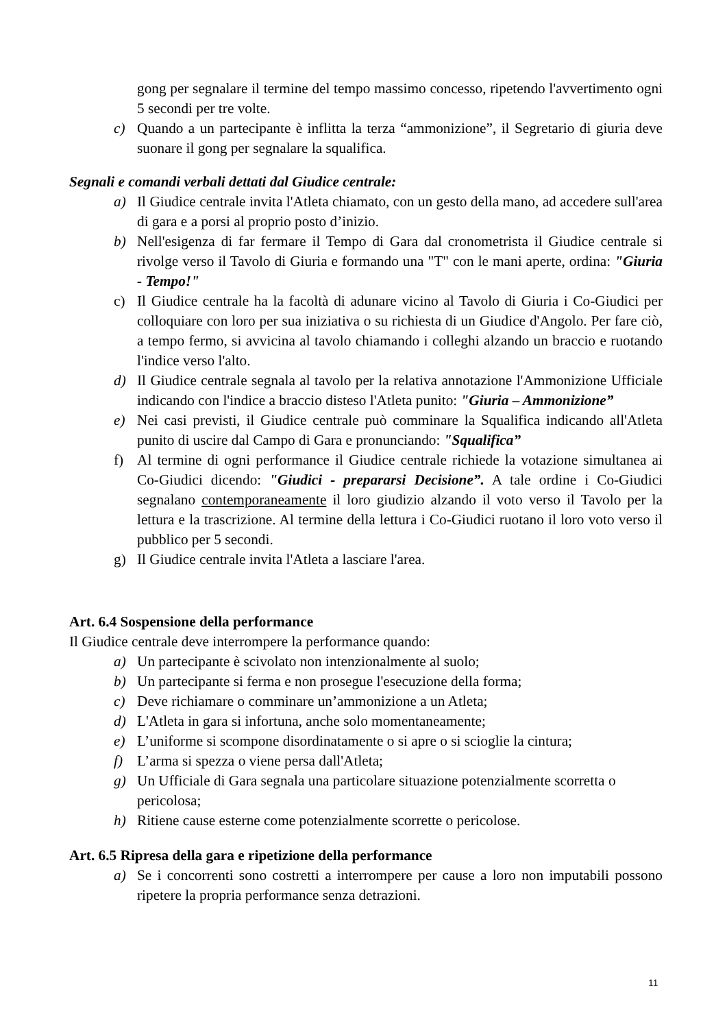gong per segnalare il termine del tempo massimo concesso, ripetendo l'avvertimento ogni 5 secondi per tre volte.
c) Quando a un partecipante è inflitta la terza “ammonizione”, il Segretario di giuria deve suonare il gong per segnalare la squalifica.
Segnali e comandi verbali dettati dal Giudice centrale:
a) Il Giudice centrale invita l'Atleta chiamato, con un gesto della mano, ad accedere sull'area di gara e a porsi al proprio posto d’inizio.
b) Nell'esigenza di far fermare il Tempo di Gara dal cronometrista il Giudice centrale si rivolge verso il Tavolo di Giuria e formando una "T" con le mani aperte, ordina: "Giuria - Tempo!"
c) Il Giudice centrale ha la facoltà di adunare vicino al Tavolo di Giuria i Co-Giudici per colloquiare con loro per sua iniziativa o su richiesta di un Giudice d'Angolo. Per fare ciò, a tempo fermo, si avvicina al tavolo chiamando i colleghi alzando un braccio e ruotando l'indice verso l'alto.
d) Il Giudice centrale segnala al tavolo per la relativa annotazione l'Ammonizione Ufficiale indicando con l'indice a braccio disteso l'Atleta punito: "Giuria – Ammonizione”
e) Nei casi previsti, il Giudice centrale può comminare la Squalifica indicando all'Atleta punito di uscire dal Campo di Gara e pronunciando: "Squalifica”
f) Al termine di ogni performance il Giudice centrale richiede la votazione simultanea ai Co-Giudici dicendo: "Giudici - prepararsi Decisione”. A tale ordine i Co-Giudici segnalano contemporaneamente il loro giudizio alzando il voto verso il Tavolo per la lettura e la trascrizione. Al termine della lettura i Co-Giudici ruotano il loro voto verso il pubblico per 5 secondi.
g) Il Giudice centrale invita l'Atleta a lasciare l'area.
Art. 6.4 Sospensione della performance
Il Giudice centrale deve interrompere la performance quando:
a) Un partecipante è scivolato non intenzionalmente al suolo;
b) Un partecipante si ferma e non prosegue l'esecuzione della forma;
c) Deve richiamare o comminare un’ammonizione a un Atleta;
d) L'Atleta in gara si infortuna, anche solo momentaneamente;
e) L’uniforme si scompone disordinatamente o si apre o si scioglie la cintura;
f) L’arma si spezza o viene persa dall'Atleta;
g) Un Ufficiale di Gara segnala una particolare situazione potenzialmente scorretta o pericolosa;
h) Ritiene cause esterne come potenzialmente scorrette o pericolose.
Art. 6.5 Ripresa della gara e ripetizione della performance
a) Se i concorrenti sono costretti a interrompere per cause a loro non imputabili possono ripetere la propria performance senza detrazioni.
11